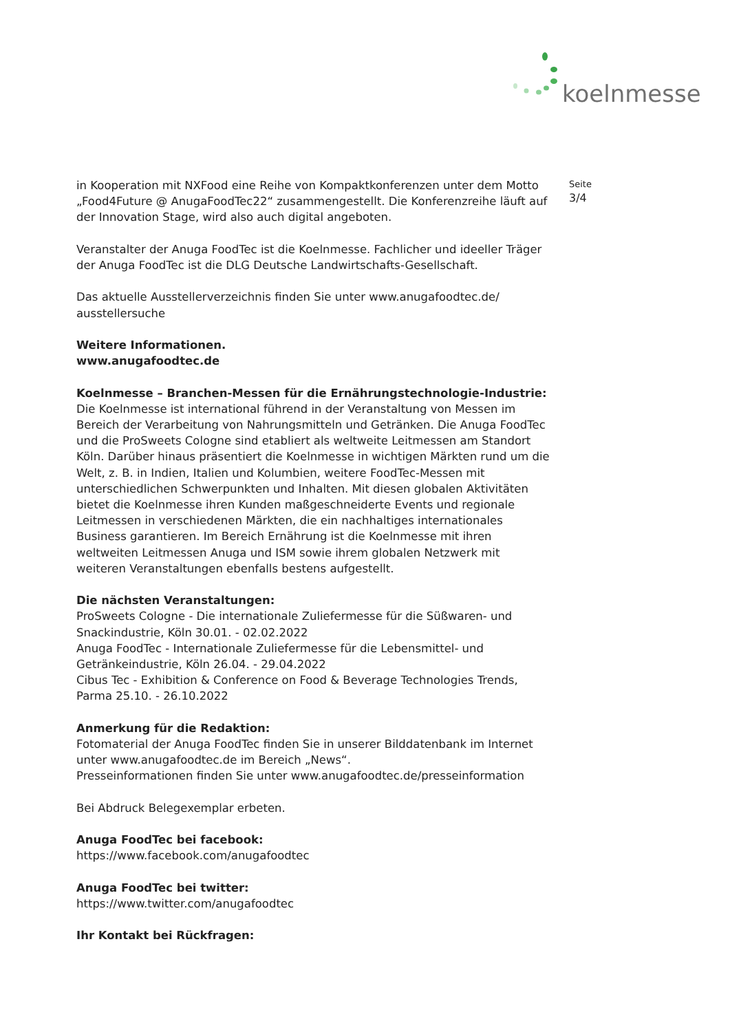koelnmesse
in Kooperation mit NXFood eine Reihe von Kompaktkonferenzen unter dem Motto „Food4Future @ AnugaFoodTec22“ zusammengestellt. Die Konferenzreihe läuft auf der Innovation Stage, wird also auch digital angeboten.
Veranstalter der Anuga FoodTec ist die Koelnmesse. Fachlicher und ideeller Träger der Anuga FoodTec ist die DLG Deutsche Landwirtschafts-Gesellschaft.
Das aktuelle Ausstellerverzeichnis finden Sie unter www.anugafoodtec.de/
ausstellersuche
Weitere Informationen.
www.anugafoodtec.de
Koelnmesse – Branchen-Messen für die Ernährungstechnologie-Industrie: Die Koelnmesse ist international führend in der Veranstaltung von Messen im Bereich der Verarbeitung von Nahrungsmitteln und Getränken. Die Anuga FoodTec und die ProSweets Cologne sind etabliert als weltweite Leitmessen am Standort Köln. Darüber hinaus präsentiert die Koelnmesse in wichtigen Märkten rund um die Welt, z. B. in Indien, Italien und Kolumbien, weitere FoodTec-Messen mit unterschiedlichen Schwerpunkten und Inhalten. Mit diesen globalen Aktivitäten bietet die Koelnmesse ihren Kunden maßgeschneiderte Events und regionale Leitmessen in verschiedenen Märkten, die ein nachhaltiges internationales Business garantieren. Im Bereich Ernährung ist die Koelnmesse mit ihren weltweiten Leitmessen Anuga und ISM sowie ihrem globalen Netzwerk mit weiteren Veranstaltungen ebenfalls bestens aufgestellt.
Die nächsten Veranstaltungen:
ProSweets Cologne - Die internationale Zuliefermesse für die Süßwaren- und Snackindustrie, Köln 30.01. - 02.02.2022
Anuga FoodTec - Internationale Zuliefermesse für die Lebensmittel- und Getränkeindustrie, Köln 26.04. - 29.04.2022
Cibus Tec - Exhibition & Conference on Food & Beverage Technologies Trends, Parma 25.10. - 26.10.2022
Anmerkung für die Redaktion:
Fotomaterial der Anuga FoodTec finden Sie in unserer Bilddatenbank im Internet unter www.anugafoodtec.de im Bereich „News“.
Presseinformationen finden Sie unter www.anugafoodtec.de/presseinformation
Bei Abdruck Belegexemplar erbeten.
Anuga FoodTec bei facebook:
https://www.facebook.com/anugafoodtec
Anuga FoodTec bei twitter:
https://www.twitter.com/anugafoodtec
Ihr Kontakt bei Rückfragen:
Seite
3/4